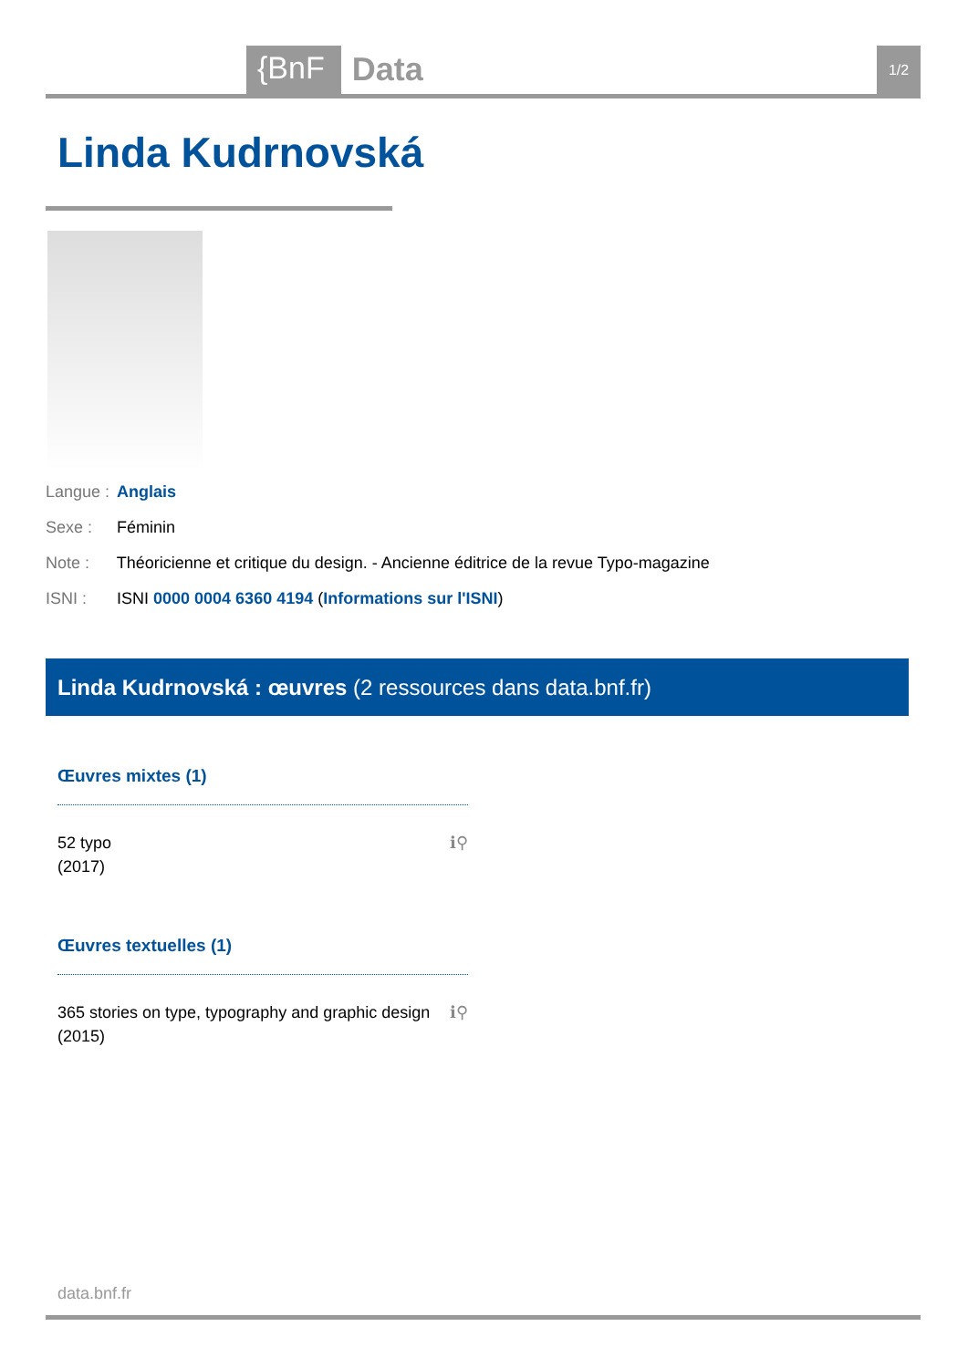{BnF Data 1/2
Linda Kudrnovská
Langue : Anglais
Sexe : Féminin
Note : Théoricienne et critique du design. - Ancienne éditrice de la revue Typo-magazine
ISNI : ISNI 0000 0004 6360 4194 (Informations sur l'ISNI)
Linda Kudrnovská : œuvres (2 ressources dans data.bnf.fr)
Œuvres mixtes (1)
ℹ⚲ 52 typo
(2017)
Œuvres textuelles (1)
ℹ⚲ 365 stories on type, typography and graphic design
(2015)
data.bnf.fr